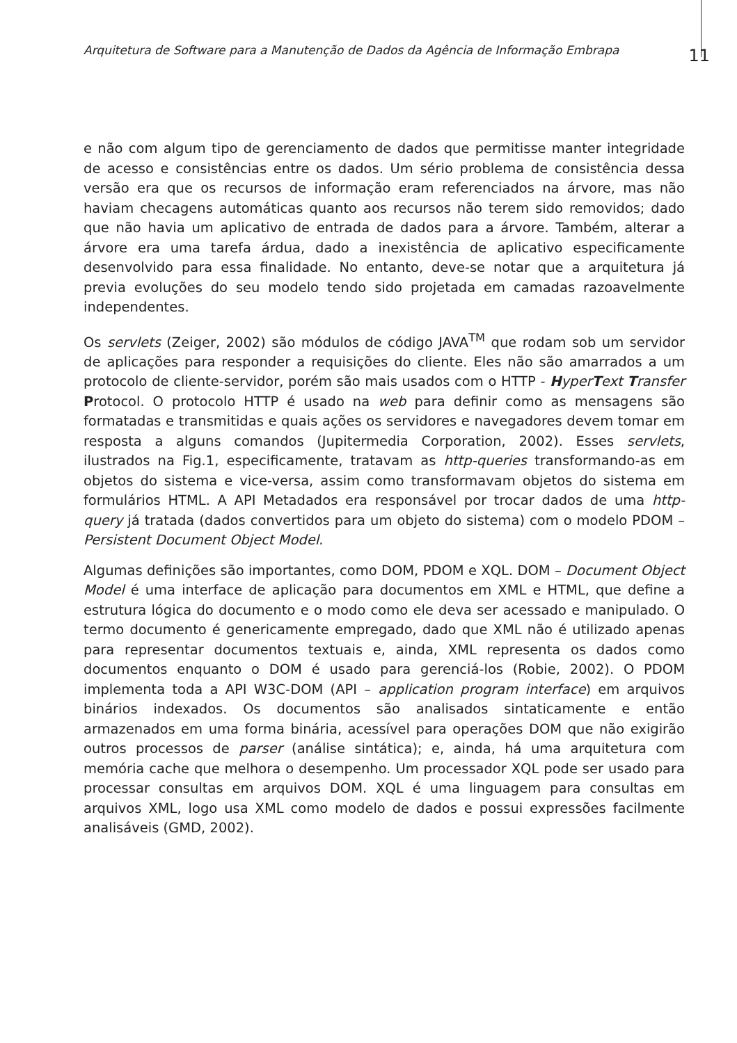Arquitetura de Software para a Manutenção de Dados da Agência de Informação Embrapa
11
e não com algum tipo de gerenciamento de dados que permitisse manter integridade de acesso e consistências entre os dados. Um sério problema de consistência dessa versão era que os recursos de informação eram referenciados na árvore, mas não haviam checagens automáticas quanto aos recursos não terem sido removidos; dado que não havia um aplicativo de entrada de dados para a árvore. Também, alterar a árvore era uma tarefa árdua, dado a inexistência de aplicativo especificamente desenvolvido para essa finalidade. No entanto, deve-se notar que a arquitetura já previa evoluções do seu modelo tendo sido projetada em camadas razoavelmente independentes.
Os servlets (Zeiger, 2002) são módulos de código JAVA<sup>TM</sup> que rodam sob um servidor de aplicações para responder a requisições do cliente. Eles não são amarrados a um protocolo de cliente-servidor, porém são mais usados com o HTTP - Hyper Text Transfer Protocol. O protocolo HTTP é usado na web para definir como as mensagens são formatadas e transmitidas e quais ações os servidores e navegadores devem tomar em resposta a alguns comandos (Jupitermedia Corporation, 2002). Esses servlets, ilustrados na Fig.1, especificamente, tratavam as http-queries transformando-as em objetos do sistema e vice-versa, assim como transformavam objetos do sistema em formulários HTML. A API Metadados era responsável por trocar dados de uma http-query já tratada (dados convertidos para um objeto do sistema) com o modelo PDOM – Persistent Document Object Model.
Algumas definições são importantes, como DOM, PDOM e XQL. DOM – Document Object Model é uma interface de aplicação para documentos em XML e HTML, que define a estrutura lógica do documento e o modo como ele deva ser acessado e manipulado. O termo documento é genericamente empregado, dado que XML não é utilizado apenas para representar documentos textuais e, ainda, XML representa os dados como documentos enquanto o DOM é usado para gerenciá-los (Robie, 2002). O PDOM implementa toda a API W3C-DOM (API – application program interface) em arquivos binários indexados. Os documentos são analisados sintaticamente e então armazenados em uma forma binária, acessível para operações DOM que não exigirão outros processos de parser (análise sintática); e, ainda, há uma arquitetura com memória cache que melhora o desempenho. Um processador XQL pode ser usado para processar consultas em arquivos DOM. XQL é uma linguagem para consultas em arquivos XML, logo usa XML como modelo de dados e possui expressões facilmente analisáveis (GMD, 2002).